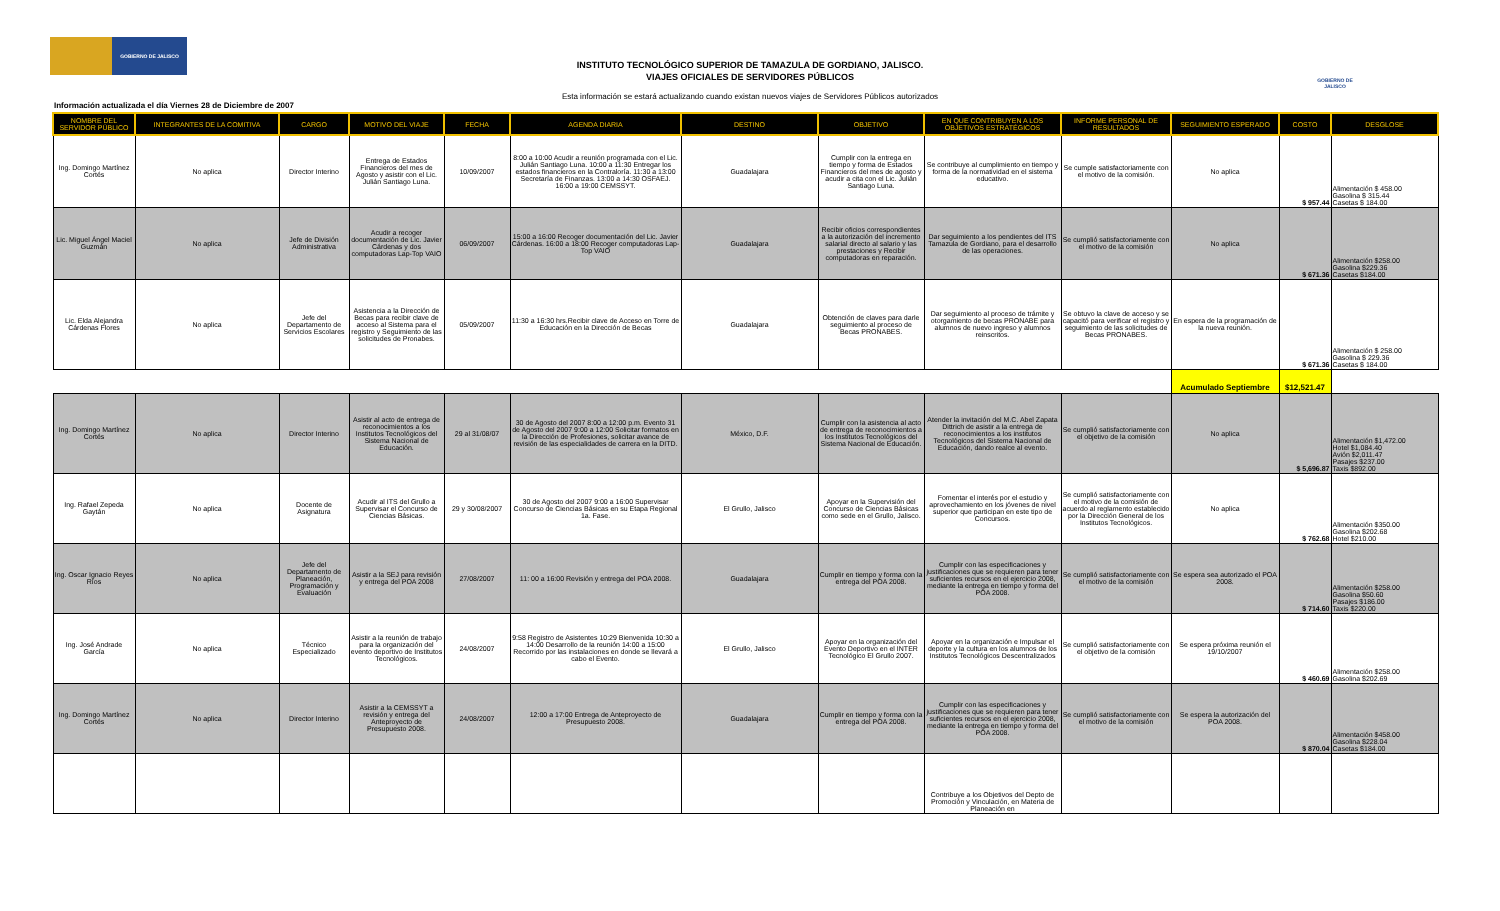GOBIERNO DE JALISCO
GOBIERNO DE JALISCO
INSTITUTO TECNOLÓGICO SUPERIOR DE TAMAZULA DE GORDIANO, JALISCO.
VIAJES OFICIALES DE SERVIDORES PÚBLICOS
Esta información se estará actualizando cuando existan nuevos viajes de Servidores Públicos autorizados
Información actualizada el día Viernes 28 de Diciembre de 2007
| NOMBRE DEL SERVIDOR PÚBLICO | INTEGRANTES DE LA COMITIVA | CARGO | MOTIVO DEL VIAJE | FECHA | AGENDA DIARIA | DESTINO | OBJETIVO | EN QUE CONTRIBUYEN A LOS OBJETIVOS ESTRATÉGICOS | INFORME PERSONAL DE RESULTADOS | SEGUIMIENTO ESPERADO | COSTO | DESGLOSE |
| --- | --- | --- | --- | --- | --- | --- | --- | --- | --- | --- | --- | --- |
| Ing. Domingo Martínez Cortés | No aplica | Director Interino | Entrega de Estados Financieros del mes de Agosto y asistir con el Lic. Julián Santiago Luna. | 10/09/2007 | 8:00 a 10:00 Acudir a reunión programada con el Lic. Julián Santiago Luna. 10:00 a 11:30 Entregar los estados financieros en la Contraloría. 11:30 a 13:00 Secretaría de Finanzas. 13:00 a 14:30 OSFAEJ. 16:00 a 19:00 CEMSSYT. | Guadalajara | Cumplir con la entrega en tiempo y forma de Estados Financieros del mes de agosto y acudir a cita con el Lic. Julián Santiago Luna. | Se contribuye al cumplimiento en tiempo y forma de la normatividad en el sistema educativo. | Se cumple satisfactoriamente con el motivo de la comisión. | No aplica | $ 957.44 | Alimentación $ 458.00 Gasolina $ 315.44 Casetas $ 184.00 |
| Lic. Miguel Ángel Maciel Guzmán | No aplica | Jefe de División Administrativa | Acudir a recoger documentación de Lic. Javier Cárdenas y dos computadoras Lap-Top VAIO | 06/09/2007 | 15:00 a 16:00 Recoger documentación del Lic. Javier Cárdenas. 16:00 a 18:00 Recoger computadoras Lap-Top VAIO | Guadalajara | Recibir oficios correspondientes a la autorización del incremento salarial directo al salario y las prestaciones y Recibir computadoras en reparación. | Dar seguimiento a los pendientes del ITS Tamazula de Gordiano, para el desarrollo de las operaciones. | Se cumplió satisfactoriamente con el motivo de la comisión | No aplica | $ 671.36 | Alimentación $258.00 Gasolina $229.36 Casetas $184.00 |
| Lic. Elda Alejandra Cárdenas Flores | No aplica | Jefe del Departamento de Servicios Escolares | Asistencia a la Dirección de Becas para recibir clave de acceso al Sistema para el registro y Seguimiento de las solicitudes de Pronabes. | 05/09/2007 | 11:30 a 16:30 hrs.Recibir clave de Acceso en Torre de Educación en la Dirección de Becas | Guadalajara | Obtención de claves para darle seguimiento al proceso de Becas PRONABES. | Dar seguimiento al proceso de trámite y otorgamiento de becas PRONABE para alumnos de nuevo ingreso y alumnos reinscritos. | Se obtuvo la clave de acceso y se capacitó para verificar el registro y seguimiento de las solicitudes de Becas PRONABES. | En espera de la programación de la nueva reunión. | $ 671.36 | Alimentación $ 258.00 Gasolina $ 229.36 Casetas $ 184.00 |
| | | | | | | | | | | Acumulado Septiembre | $12,521.47 | |
| Ing. Domingo Martínez Cortés | No aplica | Director Interino | Asistir al acto de entrega de reconocimientos a los Institutos Tecnológicos del Sistema Nacional de Educación. | 29 al 31/08/07 | 30 de Agosto del 2007 8:00 a 12:00 p.m. Evento 31 de Agosto del 2007 9:00 a 12:00 Solicitar formatos en la Dirección de Profesiones, solicitar avance de revisión de las especialidades de carrera en la DITD. | México, D.F. | Cumplir con la asistencia al acto de entrega de reconocimientos a los Institutos Tecnológicos del Sistema Nacional de Educación. | Atender la invitación del M.C. Abel Zapata Dittrich de asistir a la entrega de reconocimientos a los institutos Tecnológicos del Sistema Nacional de Educación, dando realce al evento. | Se cumplió satisfactoriamente con el objetivo de la comisión | No aplica | $ 5,696.87 | Alimentación $1,472.00 Hotel $1,084.40 Avión $2,011.47 Pasajes $237.00 Taxis $892.00 |
| Ing. Rafael Zepeda Gaytán | No aplica | Docente de Asignatura | Acudir al ITS del Grullo a Supervisar el Concurso de Ciencias Básicas. | 29 y 30/08/2007 | 30 de Agosto del 2007 9:00 a 16:00 Supervisar Concurso de Ciencias Básicas en su Etapa Regional 1a. Fase. | El Grullo, Jalisco | Apoyar en la Supervisión del Concurso de Ciencias Básicas como sede en el Grullo, Jalisco. | Fomentar el interés por el estudio y aprovechamiento en los jóvenes de nivel superior que participan en este tipo de Concursos. | Se cumplió satisfactoriamente con el motivo de la comisión de acuerdo al reglamento establecido por la Dirección General de los Institutos Tecnológicos. | No aplica | $ 762.68 | Alimentación $350.00 Gasolina $202.68 Hotel $210.00 |
| Ing. Oscar Ignacio Reyes Ríos | No aplica | Jefe del Departamento de Planeación, Programación y Evaluación | Asistir a la SEJ para revisión y entrega del POA 2008 | 27/08/2007 | 11: 00 a 16:00 Revisión y entrega del POA 2008. | Guadalajara | Cumplir en tiempo y forma con la entrega del POA 2008. | Cumplir con las especificaciones y justificaciones que se requieren para tener suficientes recursos en el ejercicio 2008, mediante la entrega en tiempo y forma del POA 2008. | Se cumplió satisfactoriamente con el motivo de la comisión | Se espera sea autorizado el POA 2008. | $ 714.60 | Alimentación $258.00 Gasolina $50.60 Pasajes $186.00 Taxis $220.00 |
| Ing. José Andrade García | No aplica | Técnico Especializado | Asistir a la reunión de trabajo para la organización del evento deportivo de Institutos Tecnológicos. | 24/08/2007 | 9:58 Registro de Asistentes 10:29 Bienvenida 10:30 a 14:00 Desarrollo de la reunión 14:00 a 15:00 Recorrido por las instalaciones en donde se llevará a cabo el Evento. | El Grullo, Jalisco | Apoyar en la organización del Evento Deportivo en el INTER Tecnológico El Grullo 2007. | Apoyar en la organización e Impulsar el deporte y la cultura en los alumnos de los Institutos Tecnológicos Descentralizados | Se cumplió satisfactoriamente con el objetivo de la comisión | Se espera próxima reunión el 19/10/2007 | $ 460.69 | Alimentación $258.00 Gasolina $202.69 |
| Ing. Domingo Martínez Cortés | No aplica | Director Interino | Asistir a la CEMSSYT a revisión y entrega del Anteproyecto de Presupuesto 2008. | 24/08/2007 | 12:00 a 17:00 Entrega de Anteproyecto de Presupuesto 2008. | Guadalajara | Cumplir en tiempo y forma con la entrega del POA 2008. | Cumplir con las especificaciones y justificaciones que se requieren para tener suficientes recursos en el ejercicio 2008, mediante la entrega en tiempo y forma del POA 2008. | Se cumplió satisfactoriamente con el motivo de la comisión | Se espera la autorización del POA 2008. | $ 870.04 | Alimentación $458.00 Gasolina $228.04 Casetas $184.00 |
| | | | | | | | | Contribuye a los Objetivos del Depto de Promoción y Vinculación, en Materia de Planeación en | | | | |